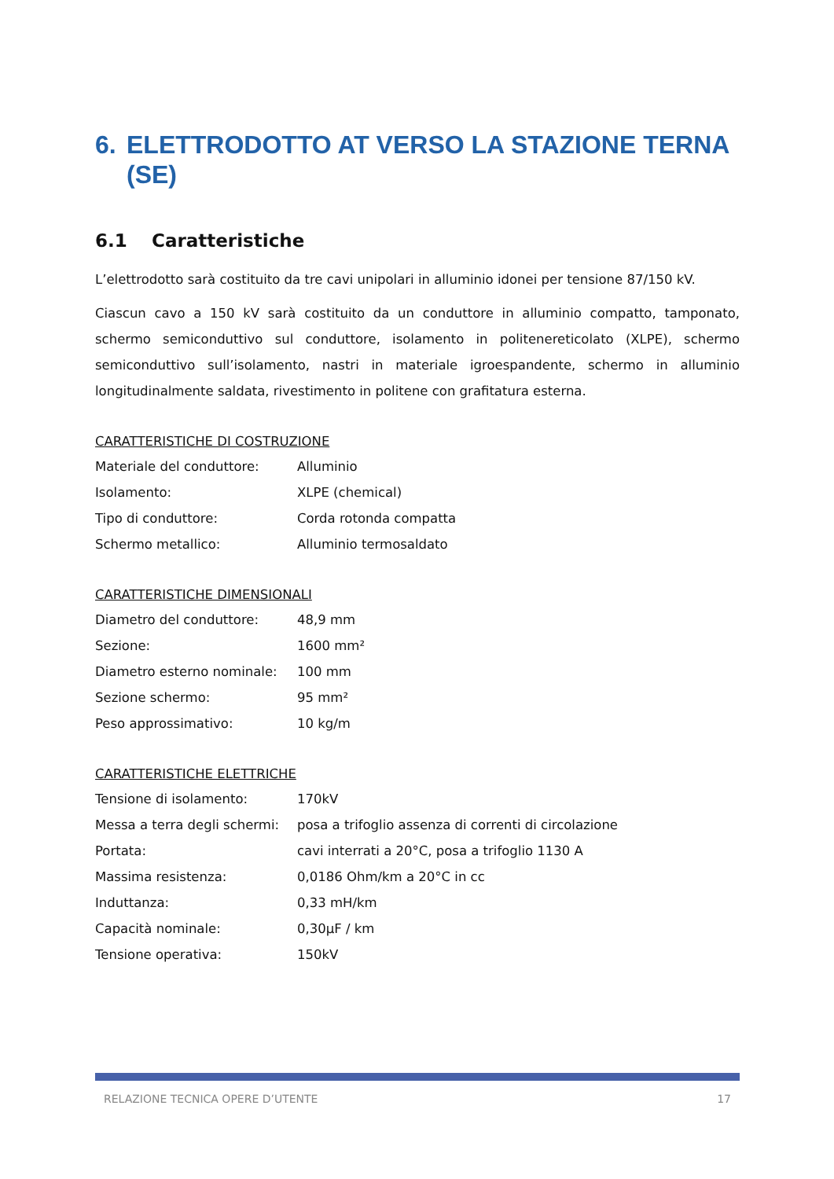6. ELETTRODOTTO AT VERSO LA STAZIONE TERNA (SE)
6.1 Caratteristiche
L’elettrodotto sarà costituito da tre cavi unipolari in alluminio idonei per tensione 87/150 kV.
Ciascun cavo a 150 kV sarà costituito da un conduttore in alluminio compatto, tamponato, schermo semiconduttivo sul conduttore, isolamento in politenereticolato (XLPE), schermo semiconduttivo sull’isolamento, nastri in materiale igroespandente, schermo in alluminio longitudinalmente saldata, rivestimento in politene con grafitatura esterna.
CARATTERISTICHE DI COSTRUZIONE
| Materiale del conduttore: | Alluminio |
| Isolamento: | XLPE (chemical) |
| Tipo di conduttore: | Corda rotonda compatta |
| Schermo metallico: | Alluminio termosaldato |
CARATTERISTICHE DIMENSIONALI
| Diametro del conduttore: | 48,9 mm |
| Sezione: | 1600 mm² |
| Diametro esterno nominale: | 100 mm |
| Sezione schermo: | 95 mm² |
| Peso approssimativo: | 10 kg/m |
CARATTERISTICHE ELETTRICHE
| Tensione di isolamento: | 170kV |
| Messa a terra degli schermi: | posa a trifoglio assenza di correnti di circolazione |
| Portata: | cavi interrati a 20°C, posa a trifoglio 1130 A |
| Massima resistenza: | 0,0186 Ohm/km a 20°C in cc |
| Induttanza: | 0,33 mH/km |
| Capacità nominale: | 0,30μF / km |
| Tensione operativa: | 150kV |
RELAZIONE TECNICA OPERE D’UTENTE 17